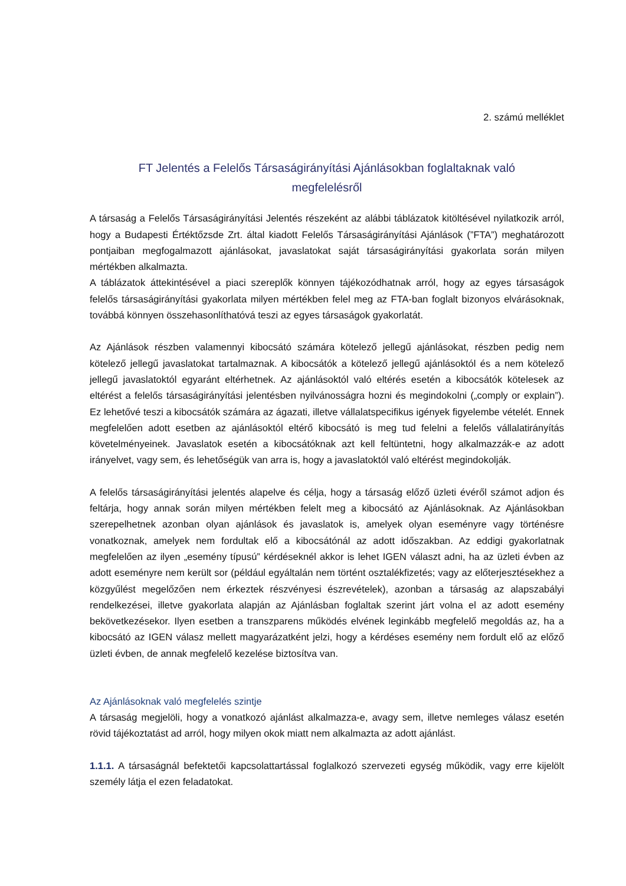2. számú melléklet
FT Jelentés a Felelős Társaságirányítási Ajánlásokban foglaltaknak való
megfelelésről
A társaság a Felelős Társaságirányítási Jelentés részeként az alábbi táblázatok kitöltésével nyilatkozik arról, hogy a Budapesti Értéktőzsde Zrt. által kiadott Felelős Társaságirányítási Ajánlások (”FTA”) meghatározott pontjaiban megfogalmazott ajánlásokat, javaslatokat saját társaságirányítási gyakorlata során milyen mértékben alkalmazta.
A táblázatok áttekintésével a piaci szereplők könnyen tájékozódhatnak arról, hogy az egyes társaságok felelős társaságirányítási gyakorlata milyen mértékben felel meg az FTA-ban foglalt bizonyos elvárásoknak, továbbá könnyen összehasonlíthatóvá teszi az egyes társaságok gyakorlatát.
Az Ajánlások részben valamennyi kibocsátó számára kötelező jellegű ajánlásokat, részben pedig nem kötelező jellegű javaslatokat tartalmaznak. A kibocsátók a kötelező jellegű ajánlásoktól és a nem kötelező jellegű javaslatoktól egyaránt eltérhetnek. Az ajánlásoktól való eltérés esetén a kibocsátók kötelesek az eltérést a felelős társaságirányítási jelentésben nyilvánosságra hozni és megindokolni („comply or explain”). Ez lehetővé teszi a kibocsátók számára az ágazati, illetve vállalatspecifikus igények figyelembe vételét. Ennek megfelelően adott esetben az ajánlásoktól eltérő kibocsátó is meg tud felelni a felelős vállalatirányítás követelményeinek. Javaslatok esetén a kibocsátóknak azt kell feltüntetni, hogy alkalmazzák-e az adott irányelvet, vagy sem, és lehetőségük van arra is, hogy a javaslatoktól való eltérést megindokolják.
A felelős társaságirányítási jelentés alapelve és célja, hogy a társaság előző üzleti évéről számot adjon és feltárja, hogy annak során milyen mértékben felelt meg a kibocsátó az Ajánlásoknak. Az Ajánlásokban szerepelhetnek azonban olyan ajánlások és javaslatok is, amelyek olyan eseményre vagy történésre vonatkoznak, amelyek nem fordultak elő a kibocsátónál az adott időszakban. Az eddigi gyakorlatnak megfelelően az ilyen „esemény típusú” kérdéseknél akkor is lehet IGEN választ adni, ha az üzleti évben az adott eseményre nem került sor (például egyáltalán nem történt osztalékfizetés; vagy az előterjesztésekhez a közgyűlést megelőzően nem érkeztek részvényesi észrevételek), azonban a társaság az alapszabályi rendelkezései, illetve gyakorlata alapján az Ajánlásban foglaltak szerint járt volna el az adott esemény bekövetkezésekor. Ilyen esetben a transzparens működés elvének leginkább megfelelő megoldás az, ha a kibocsátó az IGEN válasz mellett magyarázatként jelzi, hogy a kérdéses esemény nem fordult elő az előző üzleti évben, de annak megfelelő kezelése biztosítva van.
Az Ajánlásoknak való megfelelés szintje
A társaság megjelöli, hogy a vonatkozó ajánlást alkalmazza-e, avagy sem, illetve nemleges válasz esetén rövid tájékoztatást ad arról, hogy milyen okok miatt nem alkalmazta az adott ajánlást.
1.1.1. A társaságnál befektetői kapcsolattartással foglalkozó szervezeti egység működik, vagy erre kijelölt személy látja el ezen feladatokat.